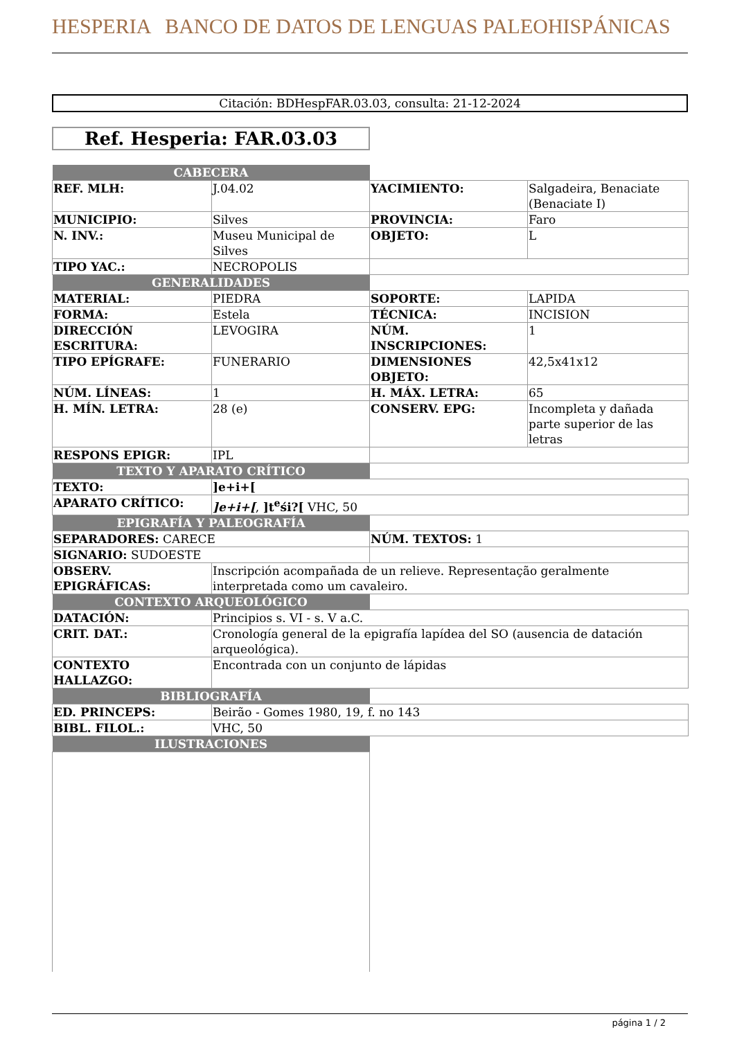HESPERIA BANCO DE DATOS DE LENGUAS PALEOHISPÁNICAS
Citación: BDHespFAR.03.03, consulta: 21-12-2024
Ref. Hesperia: FAR.03.03
| CABECERA | | | |
| REF. MLH: | J.04.02 | YACIMIENTO: | Salgadeira, Benaciate (Benaciate I) |
| MUNICIPIO: | Silves | PROVINCIA: | Faro |
| N. INV.: | Museu Municipal de Silves | OBJETO: | L |
| TIPO YAC.: | NECROPOLIS | | |
| GENERALIDADES | | | |
| MATERIAL: | PIEDRA | SOPORTE: | LAPIDA |
| FORMA: | Estela | TÉCNICA: | INCISION |
| DIRECCIÓN ESCRITURA: | LEVOGIRA | NÚM. INSCRIPCIONES: | 1 |
| TIPO EPÍGRAFE: | FUNERARIO | DIMENSIONES OBJETO: | 42,5x41x12 |
| NÚM. LÍNEAS: | 1 | H. MÁX. LETRA: | 65 |
| H. MÍN. LETRA: | 28 (e) | CONSERV. EPG: | Incompleta y dañada parte superior de las letras |
| RESPONS EPIGR: | IPL | | |
| TEXTO Y APARATO CRÍTICO | | | |
| TEXTO: | ]e+i+[ | | |
| APARATO CRÍTICO: | ]e+i+[ , ]t<sup>e</sup>śi?[ VHC, 50 | | |
| EPIGRAFÍA Y PALEOGRAFÍA | | | |
| SEPARADORES: CARECE | | NÚM. TEXTOS: 1 | |
| SIGNARIO: SUDOESTE | | | |
| OBSERV. EPIGRÁFICAS: | Inscripción acompañada de un relieve. Representação geralmente interpretada como um cavaleiro. | | |
| CONTEXTO ARQUEOLÓGICO | | | |
| DATACIÓN: | Principios s. VI - s. V a.C. | | |
| CRIT. DAT.: | Cronología general de la epigrafía lapídea del SO (ausencia de datación arqueológica). | | |
| CONTEXTO HALLAZGO: | Encontrada con un conjunto de lápidas | | |
| BIBLIOGRAFÍA | | | |
| ED. PRINCEPS: | Beirão - Gomes 1980, 19, f. no 143 | | |
| BIBL. FILOL.: | VHC, 50 | | |
| ILUSTRACIONES | | | |
página 1 / 2